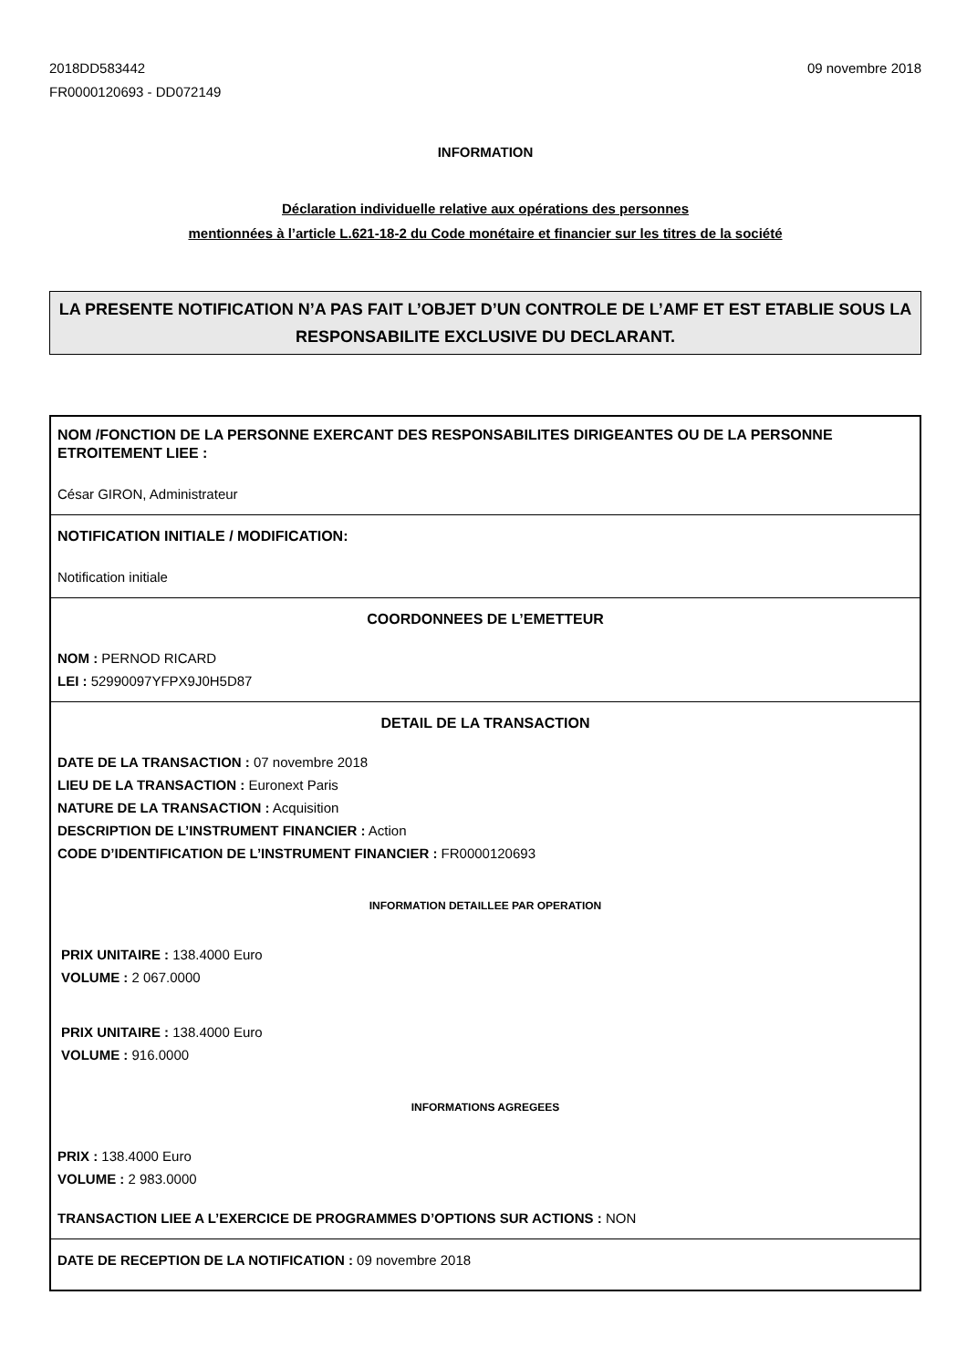2018DD583442
FR0000120693 - DD072149
09 novembre 2018
INFORMATION
Déclaration individuelle relative aux opérations des personnes
mentionnées à l’article L.621-18-2 du Code monétaire et financier sur les titres de la société
LA PRESENTE NOTIFICATION N’A PAS FAIT L’OBJET D’UN CONTROLE DE L’AMF ET EST ETABLIE SOUS LA RESPONSABILITE EXCLUSIVE DU DECLARANT.
NOM /FONCTION DE LA PERSONNE EXERCANT DES RESPONSABILITES DIRIGEANTES OU DE LA PERSONNE ETROITEMENT LIEE :
César GIRON, Administrateur
NOTIFICATION INITIALE / MODIFICATION:
Notification initiale
COORDONNEES DE L’EMETTEUR
NOM : PERNOD RICARD
LEI : 52990097YFPX9J0H5D87
DETAIL DE LA TRANSACTION
DATE DE LA TRANSACTION : 07 novembre 2018
LIEU DE LA TRANSACTION : Euronext Paris
NATURE DE LA TRANSACTION : Acquisition
DESCRIPTION DE L’INSTRUMENT FINANCIER : Action
CODE D’IDENTIFICATION DE L’INSTRUMENT FINANCIER : FR0000120693
INFORMATION DETAILLEE PAR OPERATION
PRIX UNITAIRE : 138.4000 Euro
VOLUME : 2 067.0000
PRIX UNITAIRE : 138.4000 Euro
VOLUME : 916.0000
INFORMATIONS AGREGEES
PRIX : 138.4000 Euro
VOLUME : 2 983.0000
TRANSACTION LIEE A L’EXERCICE DE PROGRAMMES D’OPTIONS SUR ACTIONS : NON
DATE DE RECEPTION DE LA NOTIFICATION : 09 novembre 2018